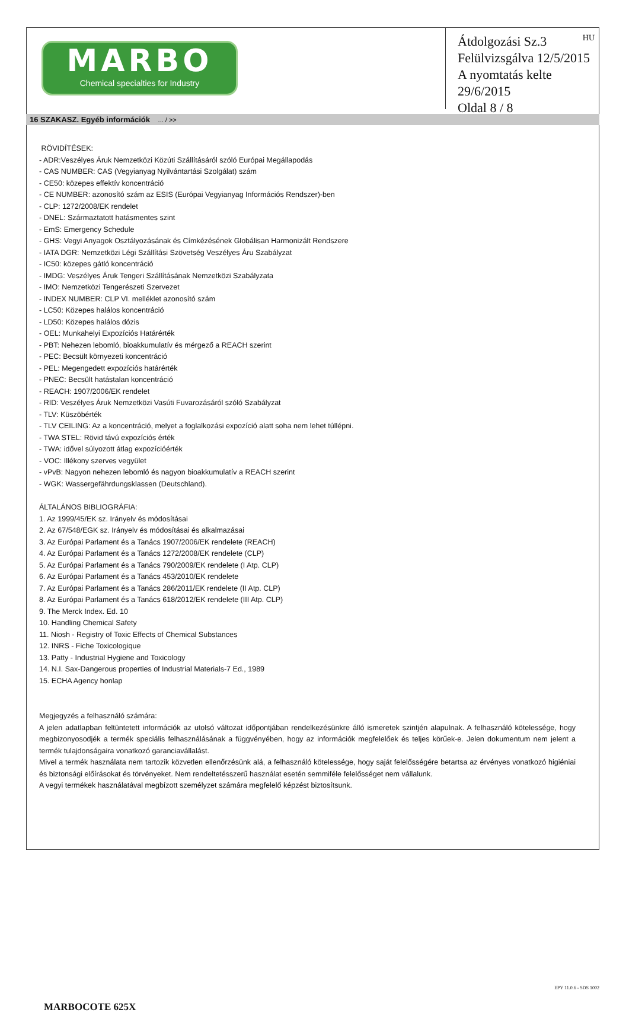MARBO
Chemical specialties for Industry
HU
Átdolgozási Sz.3
Felülvizsgálva 12/5/2015
A nyomtatás kelte 29/6/2015
Oldal 8 / 8
16 SZAKASZ. Egyéb információk ... / >>
RÖVIDÍTÉSEK:
- ADR:Veszélyes Áruk Nemzetközi Közúti Szállításáról szóló Európai Megállapodás
- CAS NUMBER: CAS (Vegyianyag Nyilvántartási Szolgálat) szám
- CE50: közepes effektív koncentráció
- CE NUMBER: azonosító szám az ESIS (Európai Vegyianyag Információs Rendszer)-ben
- CLP: 1272/2008/EK rendelet
- DNEL: Származtatott hatásmentes szint
- EmS: Emergency Schedule
- GHS: Vegyi Anyagok Osztályozásának és Címkézésének Globálisan Harmonizált Rendszere
- IATA DGR: Nemzetközi Légi Szállítási Szövetség Veszélyes Áru Szabályzat
- IC50: közepes gátló koncentráció
- IMDG: Veszélyes Áruk Tengeri Szállításának Nemzetközi Szabályzata
- IMO: Nemzetközi Tengerészeti Szervezet
- INDEX NUMBER: CLP VI. melléklet azonosító szám
- LC50: Közepes halálos koncentráció
- LD50: Közepes halálos dózis
- OEL: Munkahelyi Expozíciós Határérték
- PBT: Nehezen lebomló, bioakkumulatív és mérgező a REACH szerint
- PEC: Becsült környezeti koncentráció
- PEL: Megengedett expozíciós határérték
- PNEC: Becsült hatástalan koncentráció
- REACH: 1907/2006/EK rendelet
- RID: Veszélyes Áruk Nemzetközi Vasúti Fuvarozásáról szóló Szabályzat
- TLV: Küszöbérték
- TLV CEILING: Az a koncentráció, melyet a foglalkozási expozíció alatt soha nem lehet túllépni.
- TWA STEL: Rövid távú expozíciós érték
- TWA: idővel súlyozott átlag expozícióérték
- VOC: Illékony szerves vegyület
- vPvB: Nagyon nehezen lebomló és nagyon bioakkumulatív a REACH szerint
- WGK: Wassergefährdungsklassen (Deutschland).
ÁLTALÁNOS BIBLIOGRÁFIA:
1. Az 1999/45/EK sz. Irányelv és módosításai
2. Az 67/548/EGK sz. Irányelv és módosításai és alkalmazásai
3. Az Európai Parlament és a Tanács 1907/2006/EK rendelete (REACH)
4. Az Európai Parlament és a Tanács 1272/2008/EK rendelete (CLP)
5. Az Európai Parlament és a Tanács 790/2009/EK rendelete (I Atp. CLP)
6. Az Európai Parlament és a Tanács 453/2010/EK rendelete
7. Az Európai Parlament és a Tanács 286/2011/EK rendelete (II Atp. CLP)
8. Az Európai Parlament és a Tanács 618/2012/EK rendelete (III Atp. CLP)
9. The Merck Index. Ed. 10
10. Handling Chemical Safety
11. Niosh - Registry of Toxic Effects of Chemical Substances
12. INRS - Fiche Toxicologique
13. Patty - Industrial Hygiene and Toxicology
14. N.I. Sax-Dangerous properties of Industrial Materials-7 Ed., 1989
15. ECHA Agency honlap
Megjegyzés a felhasználó számára:
A jelen adatlapban feltüntetett információk az utolsó változat időpontjában rendelkezésünkre álló ismeretek szintjén alapulnak. A felhasználó kötelessége, hogy megbizonyosodjék a termék speciális felhasználásának a függvényében, hogy az információk megfelelőek és teljes körűek-e. Jelen dokumentum nem jelent a termék tulajdonságaira vonatkozó garanciavállalást.
Mivel a termék használata nem tartozik közvetlen ellenőrzésünk alá, a felhasználó kötelessége, hogy saját felelősségére betartsa az érvényes vonatkozó higiéniai és biztonsági előírásokat és törvényeket. Nem rendeltetésszerű használat esetén semmiféle felelősséget nem vállalunk.
A vegyi termékek használatával megbízott személyzet számára megfelelő képzést biztosítsunk.
EPY 11.0.6 - SDS 1002
MARBOCOTE 625X